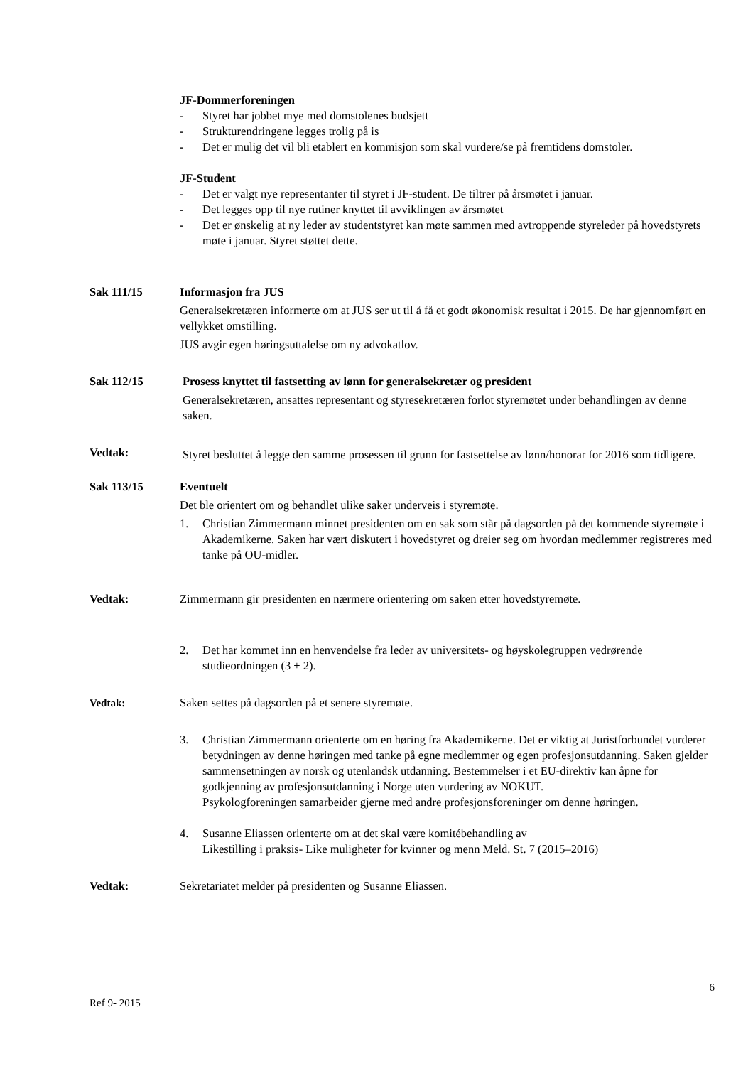JF-Dommerforeningen
- Styret har jobbet mye med domstolenes budsjett
- Strukturendringene legges trolig på is
- Det er mulig det vil bli etablert en kommisjon som skal vurdere/se på fremtidens domstoler.
JF-Student
- Det er valgt nye representanter til styret i JF-student. De tiltrer på årsmøtet i januar.
- Det legges opp til nye rutiner knyttet til avviklingen av årsmøtet
- Det er ønskelig at ny leder av studentstyret kan møte sammen med avtroppende styreleder på hovedstyrets møte i januar. Styret støttet dette.
Sak 111/15 Informasjon fra JUS
Generalsekretæren informerte om at JUS ser ut til å få et godt økonomisk resultat i 2015. De har gjennomført en vellykket omstilling.
JUS avgir egen høringsuttalelse om ny advokatlov.
Sak 112/15 Prosess knyttet til fastsetting av lønn for generalsekretær og president
Generalsekretæren, ansattes representant og styresekretæren forlot styremøtet under behandlingen av denne saken.
Vedtak:
Styret besluttet å legge den samme prosessen til grunn for fastsettelse av lønn/honorar for 2016 som tidligere.
Sak 113/15 Eventuelt
Det ble orientert om og behandlet ulike saker underveis i styremøte.
1. Christian Zimmermann minnet presidenten om en sak som står på dagsorden på det kommende styremøte i Akademikerne. Saken har vært diskutert i hovedstyret og dreier seg om hvordan medlemmer registreres med tanke på OU-midler.
Vedtak: Zimmermann gir presidenten en nærmere orientering om saken etter hovedstyremøte.
2. Det har kommet inn en henvendelse fra leder av universitets- og høyskolegruppen vedrørende studieordningen (3 + 2).
Vedtak: Saken settes på dagsorden på et senere styremøte.
3. Christian Zimmermann orienterte om en høring fra Akademikerne. Det er viktig at Juristforbundet vurderer betydningen av denne høringen med tanke på egne medlemmer og egen profesjonsutdanning. Saken gjelder sammensetningen av norsk og utenlandsk utdanning. Bestemmelser i et EU-direktiv kan åpne for godkjenning av profesjonsutdanning i Norge uten vurdering av NOKUT.
Psykologforeningen samarbeider gjerne med andre profesjonsforeninger om denne høringen.
4. Susanne Eliassen orienterte om at det skal være komitébehandling av
Likestilling i praksis- Like muligheter for kvinner og menn Meld. St. 7 (2015–2016)
Vedtak: Sekretariatet melder på presidenten og Susanne Eliassen.
6
Ref 9- 2015